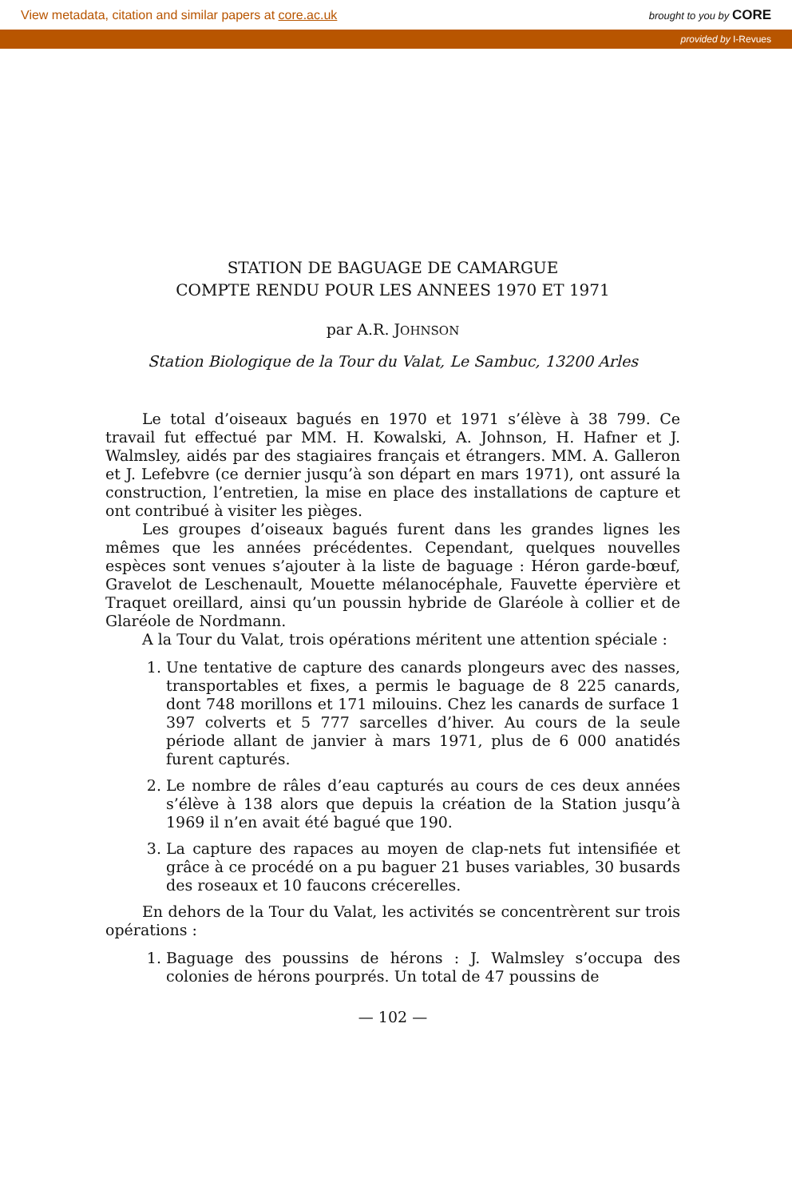View metadata, citation and similar papers at core.ac.uk brought to you by CORE
provided by I-Revues
STATION DE BAGUAGE DE CAMARGUE
COMPTE RENDU POUR LES ANNEES 1970 ET 1971
par A.R. JOHNSON
Station Biologique de la Tour du Valat, Le Sambuc, 13200 Arles
Le total d’oiseaux bagués en 1970 et 1971 s’élève à 38 799. Ce travail fut effectué par MM. H. Kowalski, A. Johnson, H. Hafner et J. Walmsley, aidés par des stagiaires français et étrangers. MM. A. Galleron et J. Lefebvre (ce dernier jusqu’à son départ en mars 1971), ont assuré la construction, l’entretien, la mise en place des installations de capture et ont contribué à visiter les pièges.
Les groupes d’oiseaux bagués furent dans les grandes lignes les mêmes que les années précédentes. Cependant, quelques nouvelles espèces sont venues s’ajouter à la liste de baguage : Héron garde-bœuf, Gravelot de Leschenault, Mouette mélanocéphale, Fauvette épervière et Traquet oreillard, ainsi qu’un poussin hybride de Glaréole à collier et de Glaréole de Nordmann.
A la Tour du Valat, trois opérations méritent une attention spéciale :
1. Une tentative de capture des canards plongeurs avec des nasses, transportables et fixes, a permis le baguage de 8 225 canards, dont 748 morillons et 171 milouins. Chez les canards de surface 1 397 colverts et 5 777 sarcelles d’hiver. Au cours de la seule période allant de janvier à mars 1971, plus de 6 000 anatidés furent capturés.
2. Le nombre de râles d’eau capturés au cours de ces deux années s’élève à 138 alors que depuis la création de la Station jusqu’à 1969 il n’en avait été bagué que 190.
3. La capture des rapaces au moyen de clap-nets fut intensifiée et grâce à ce procédé on a pu baguer 21 buses variables, 30 busards des roseaux et 10 faucons crécerelles.
En dehors de la Tour du Valat, les activités se concentrèrent sur trois opérations :
1. Baguage des poussins de hérons : J. Walmsley s’occupa des colonies de hérons pourprés. Un total de 47 poussins de
— 102 —